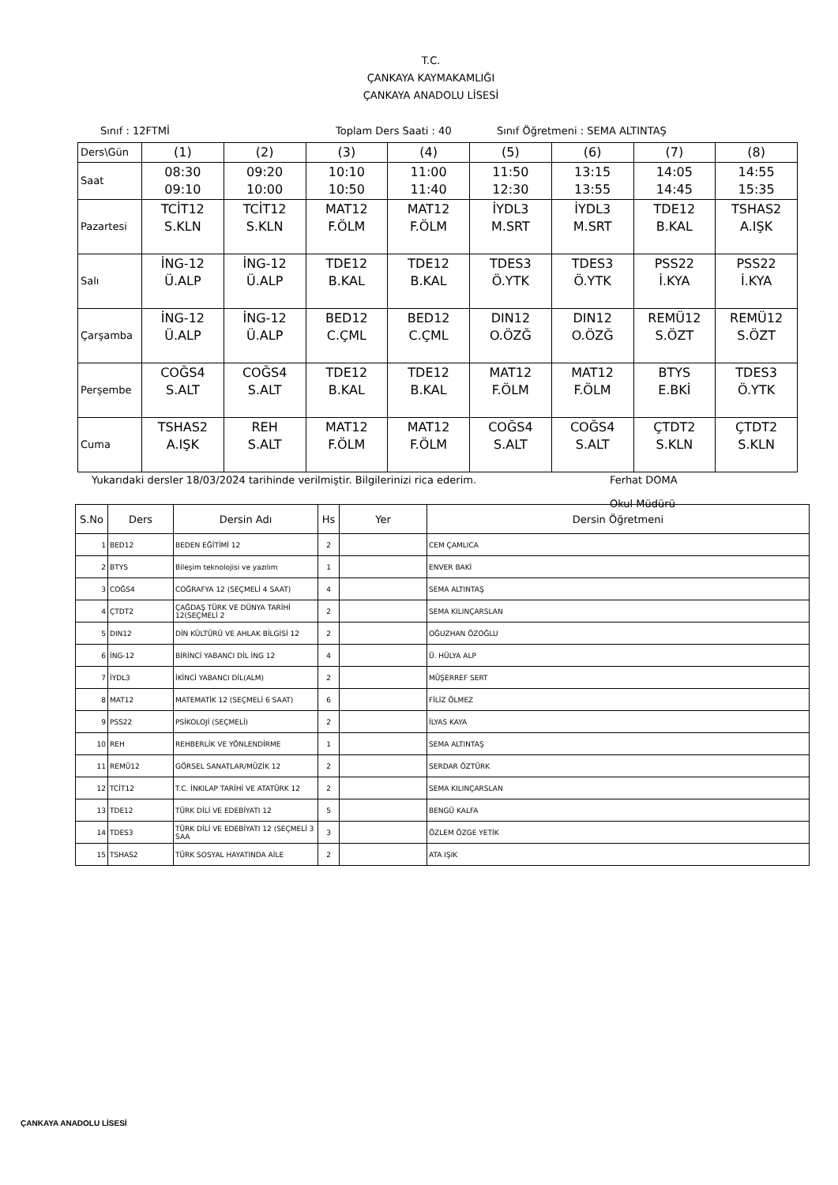T.C.
ÇANKAYA KAYMAKAMLIĞI
ÇANKAYA ANADOLU LİSESİ
Sınıf : 12FTMİ Toplam Ders Saati : 40 Sınıf Öğretmeni : SEMA ALTINTAŞ
| Ders\Gün | (1) | (2) | (3) | (4) | (5) | (6) | (7) | (8) |
| Saat | 08:30 09:10 | 09:20 10:00 | 10:10 10:50 | 11:00 11:40 | 11:50 12:30 | 13:15 13:55 | 14:05 14:45 | 14:55 15:35 |
| Pazartesi | TCİT12 S.KLN | TCİT12 S.KLN | MAT12 F.ÖLM | MAT12 F.ÖLM | İYDL3 M.SRT | İYDL3 M.SRT | TDE12 B.KAL | TSHAS2 A.IŞK |
| Salı | İNG-12 Ü.ALP | İNG-12 Ü.ALP | TDE12 B.KAL | TDE12 B.KAL | TDES3 Ö.YTK | TDES3 Ö.YTK | PSS22 İ.KYA | PSS22 İ.KYA |
| Çarşamba | İNG-12 Ü.ALP | İNG-12 Ü.ALP | BED12 C.ÇML | BED12 C.ÇML | DIN12 O.ÖZĞ | DIN12 O.ÖZĞ | REMÜ12 S.ÖZT | REMÜ12 S.ÖZT |
| Perşembe | COĞS4 S.ALT | COĞS4 S.ALT | TDE12 B.KAL | TDE12 B.KAL | MAT12 F.ÖLM | MAT12 F.ÖLM | BTYS E.BKİ | TDES3 Ö.YTK |
| Cuma | TSHAS2 A.IŞK | REH S.ALT | MAT12 F.ÖLM | MAT12 F.ÖLM | COĞS4 S.ALT | COĞS4 S.ALT | ÇTDT2 S.KLN | ÇTDT2 S.KLN |
Yukarıdaki dersler 18/03/2024 tarihinde verilmiştir. Bilgilerinizi rica ederim. Ferhat DOMA
Okul Müdürü
| S.No | Ders | Dersin Adı | Hs | Yer | Dersin Öğretmeni |
| --- | --- | --- | --- | --- | --- |
| 1 | BED12 | BEDEN EĞİTİMİ 12 | 2 | | CEM ÇAMLICA |
| 2 | BTYS | Bileşim teknolojisi ve yazılım | 1 | | ENVER BAKİ |
| 3 | COĞS4 | COĞRAFYA 12 (SEÇMELİ 4 SAAT) | 4 | | SEMA ALTINTAŞ |
| 4 | ÇTDT2 | ÇAĞDAŞ TÜRK VE DÜNYA TARİHİ 12(SEÇMELİ 2 | 2 | | SEMA KILINÇARSLAN |
| 5 | DIN12 | DİN KÜLTÜRÜ VE AHLAK BİLGİSİ 12 | 2 | | OĞUZHAN ÖZOĞLU |
| 6 | İNG-12 | BİRİNCİ YABANCI DİL İNG 12 | 4 | | Ü. HÜLYA ALP |
| 7 | İYDL3 | İKİNCİ YABANCI DİL(ALM) | 2 | | MÜŞERREF SERT |
| 8 | MAT12 | MATEMATİK 12 (SEÇMELİ 6 SAAT) | 6 | | FİLİZ ÖLMEZ |
| 9 | PSS22 | PSİKOLOJİ (SEÇMELİ) | 2 | | İLYAS KAYA |
| 10 | REH | REHBERLİK VE YÖNLENDİRME | 1 | | SEMA ALTINTAŞ |
| 11 | REMÜ12 | GÖRSEL SANATLAR/MÜZİK 12 | 2 | | SERDAR ÖZTÜRK |
| 12 | TCİT12 | T.C. İNKILAP TARİHİ VE ATATÜRK 12 | 2 | | SEMA KILINÇARSLAN |
| 13 | TDE12 | TÜRK DİLİ VE EDEBİYATI 12 | 5 | | BENGÜ KALFA |
| 14 | TDES3 | TÜRK DİLİ VE EDEBİYATI 12 (SEÇMELİ 3 SAA | 3 | | ÖZLEM ÖZGE YETİK |
| 15 | TSHAS2 | TÜRK SOSYAL HAYATINDA AİLE | 2 | | ATA IŞIK |
ÇANKAYA ANADOLU LİSESİ